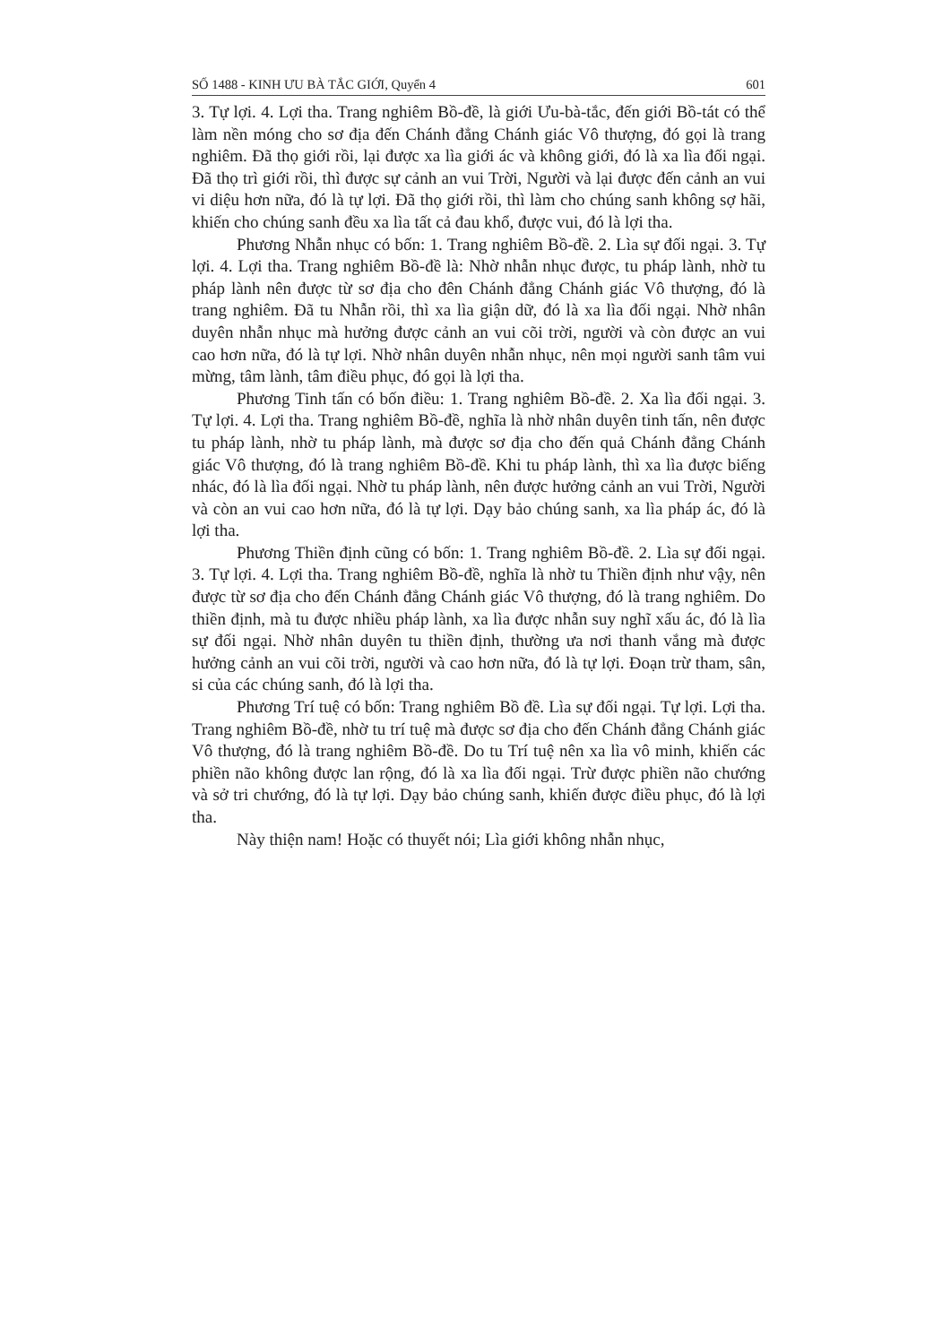SỐ 1488 - KINH ƯU BÀ TẮC GIỚI, Quyển 4 601
3. Tự lợi. 4. Lợi tha. Trang nghiêm Bồ-đề, là giới Ưu-bà-tắc, đến giới Bồ-tát có thể làm nền móng cho sơ địa đến Chánh đẳng Chánh giác Vô thượng, đó gọi là trang nghiêm. Đã thọ giới rồi, lại được xa lìa giới ác và không giới, đó là xa lìa đối ngại. Đã thọ trì giới rồi, thì được sự cảnh an vui Trời, Người và lại được đến cảnh an vui vi diệu hơn nữa, đó là tự lợi. Đã thọ giới rồi, thì làm cho chúng sanh không sợ hãi, khiến cho chúng sanh đều xa lìa tất cả đau khổ, được vui, đó là lợi tha.
Phương Nhẫn nhục có bốn: 1. Trang nghiêm Bồ-đề. 2. Lìa sự đối ngại. 3. Tự lợi. 4. Lợi tha. Trang nghiêm Bồ-đề là: Nhờ nhẫn nhục được, tu pháp lành, nhờ tu pháp lành nên được từ sơ địa cho đên Chánh đẳng Chánh giác Vô thượng, đó là trang nghiêm. Đã tu Nhẫn rồi, thì xa lìa giận dữ, đó là xa lìa đối ngại. Nhờ nhân duyên nhẫn nhục mà hưởng được cảnh an vui cõi trời, người và còn được an vui cao hơn nữa, đó là tự lợi. Nhờ nhân duyên nhẫn nhục, nên mọi người sanh tâm vui mừng, tâm lành, tâm điều phục, đó gọi là lợi tha.
Phương Tinh tấn có bốn điều: 1. Trang nghiêm Bồ-đề. 2. Xa lìa đối ngại. 3. Tự lợi. 4. Lợi tha. Trang nghiêm Bồ-đề, nghĩa là nhờ nhân duyên tinh tấn, nên được tu pháp lành, nhờ tu pháp lành, mà được sơ địa cho đến quả Chánh đẳng Chánh giác Vô thượng, đó là trang nghiêm Bồ-đề. Khi tu pháp lành, thì xa lìa được biếng nhác, đó là lìa đối ngại. Nhờ tu pháp lành, nên được hưởng cảnh an vui Trời, Người và còn an vui cao hơn nữa, đó là tự lợi. Dạy bảo chúng sanh, xa lìa pháp ác, đó là lợi tha.
Phương Thiền định cũng có bốn: 1. Trang nghiêm Bồ-đề. 2. Lìa sự đối ngại. 3. Tự lợi. 4. Lợi tha. Trang nghiêm Bồ-đề, nghĩa là nhờ tu Thiền định như vậy, nên được từ sơ địa cho đến Chánh đẳng Chánh giác Vô thượng, đó là trang nghiêm. Do thiền định, mà tu được nhiều pháp lành, xa lìa được nhẫn suy nghĩ xấu ác, đó là lìa sự đối ngại. Nhờ nhân duyên tu thiền định, thường ưa nơi thanh vắng mà được hưởng cảnh an vui cõi trời, người và cao hơn nữa, đó là tự lợi. Đoạn trừ tham, sân, si của các chúng sanh, đó là lợi tha.
Phương Trí tuệ có bốn: Trang nghiêm Bồ đề. Lìa sự đối ngại. Tự lợi. Lợi tha. Trang nghiêm Bồ-đề, nhờ tu trí tuệ mà được sơ địa cho đến Chánh đẳng Chánh giác Vô thượng, đó là trang nghiêm Bồ-đề. Do tu Trí tuệ nên xa lìa vô minh, khiến các phiền não không được lan rộng, đó là xa lìa đối ngại. Trừ được phiền não chướng và sở tri chướng, đó là tự lợi. Dạy bảo chúng sanh, khiến được điều phục, đó là lợi tha.
Này thiện nam! Hoặc có thuyết nói; Lìa giới không nhẫn nhục,